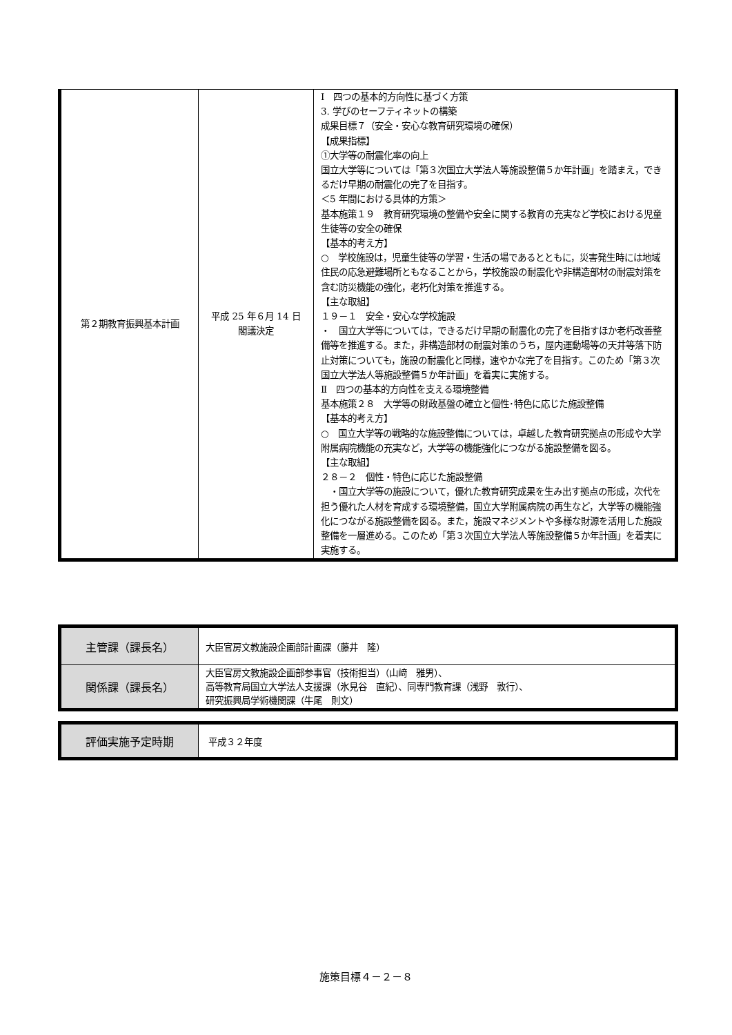| 第２期教育振興基本計画 | 平成 25 年６月 14 日 閣議決定 | Ⅰ 四つの基本的方向性に基づく方策 3. 学びのセーフティネットの構築 成果目標７（安全・安心な教育研究環境の確保） 【成果指標】 ①大学等の耐震化率の向上 国立大学等については「第３次国立大学法人等施設整備５か年計画」を踏まえ，できるだけ早期の耐震化の完了を目指す。 ＜5 年間における具体的方策＞ 基本施策１９ 教育研究環境の整備や安全に関する教育の充実など学校における児童生徒等の安全の確保 【基本的考え方】 ○ 学校施設は，児童生徒等の学習・生活の場であるとともに，災害発生時には地域住民の応急避難場所ともなることから，学校施設の耐震化や非構造部材の耐震対策を含む防災機能の強化，老朽化対策を推進する。 【主な取組】 １９－１ 安全・安心な学校施設 ・ 国立大学等については，できるだけ早期の耐震化の完了を目指すほか老朽改善整備等を推進する。また，非構造部材の耐震対策のうち，屋内運動場等の天井等落下防止対策についても，施設の耐震化と同様，速やかな完了を目指す。このため「第３次国立大学法人等施設整備５か年計画」を着実に実施する。 Ⅱ 四つの基本的方向性を支える環境整備 基本施策２８ 大学等の財政基盤の確立と個性･特色に応じた施設整備 【基本的考え方】 ○ 国立大学等の戦略的な施設整備については，卓越した教育研究拠点の形成や大学附属病院機能の充実など，大学等の機能強化につながる施設整備を図る。 【主な取組】 ２８－２ 個性・特色に応じた施設整備 ・国立大学等の施設について，優れた教育研究成果を生み出す拠点の形成，次代を担う優れた人材を育成する環境整備，国立大学附属病院の再生など，大学等の機能強化につながる施設整備を図る。また，施設マネジメントや多様な財源を活用した施設整備を一層進める。このため「第３次国立大学法人等施設整備５か年計画」を着実に実施する。 |
| 主管課（課長名） | 大臣官房文教施設企画部計画課（藤井 隆） |
| 関係課（課長名） | 大臣官房文教施設企画部参事官（技術担当）（山﨑 雅男）、 高等教育局国立大学法人支援課（氷見谷 直紀）、同専門教育課（浅野 敦行）、 研究振興局学術機関課（牛尾 則文） |
| 評価実施予定時期 | 平成３２年度 |
施策目標４－２－８